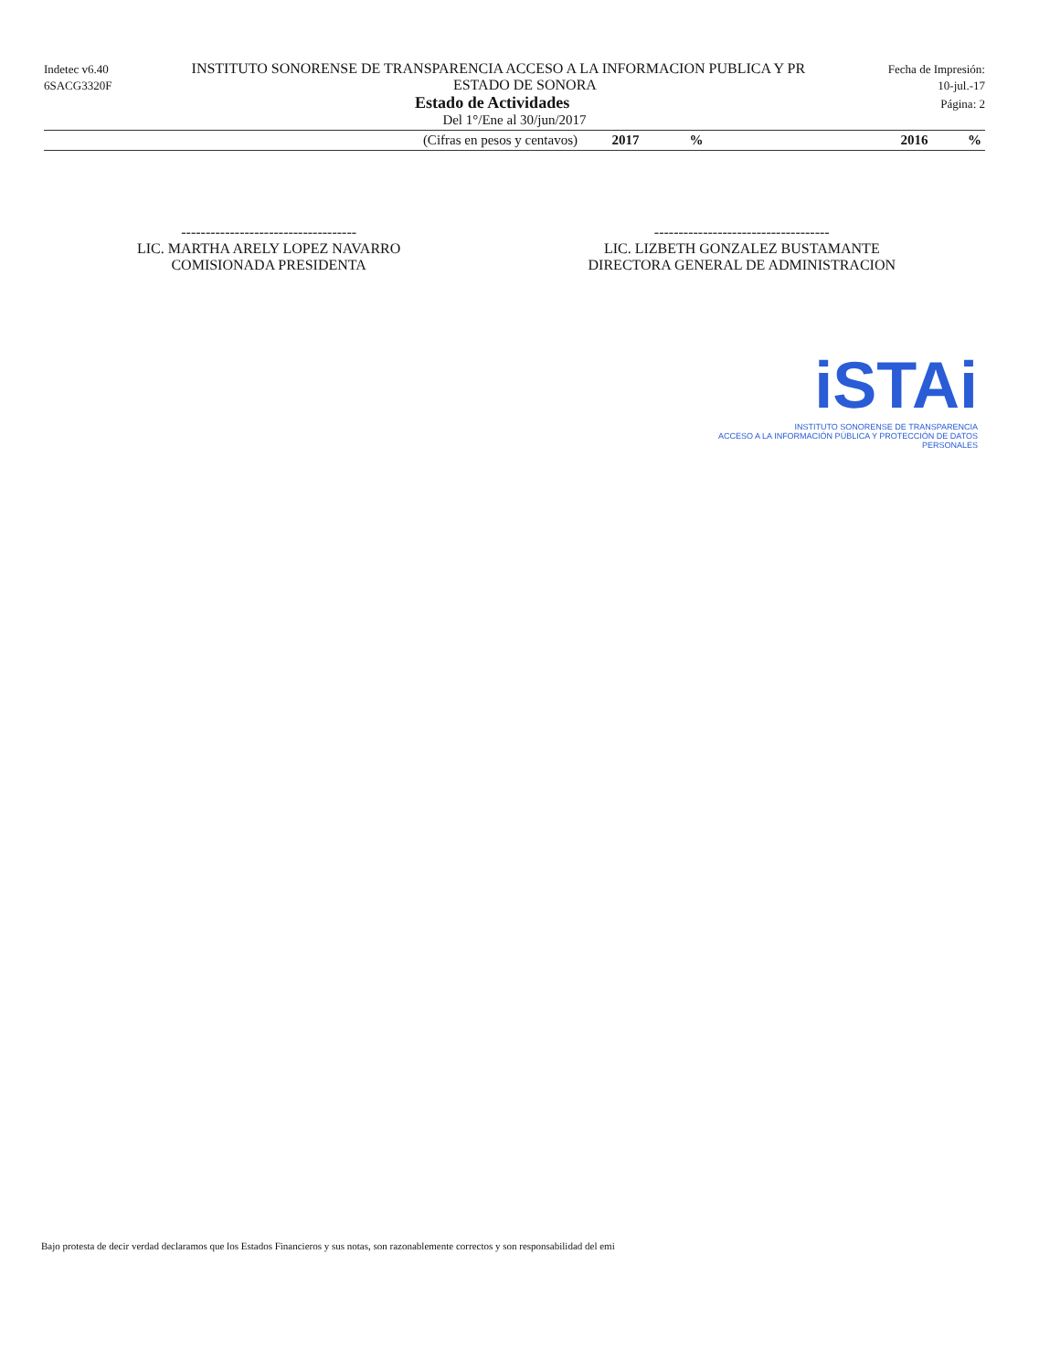Indetec v6.40 INSTITUTO SONORENSE DE TRANSPARENCIA ACCESO A LA INFORMACION PUBLICA Y PR Fecha de Impresión:
6SACG3320F ESTADO DE SONORA 10-jul.-17
Estado de Actividades Página: 2
Del 1°/Ene al 30/jun/2017
| (Cifras en pesos y centavos) | 2017 | % | 2016 | % |
| --- | --- | --- | --- | --- |
------------------------------------
LIC. MARTHA ARELY LOPEZ NAVARRO
COMISIONADA PRESIDENTA
------------------------------------
LIC. LIZBETH GONZALEZ BUSTAMANTE
DIRECTORA GENERAL DE ADMINISTRACION
iSTAi
INSTITUTO SONORENSE DE TRANSPARENCIA
ACCESO A LA INFORMACIÓN PÚBLICA Y PROTECCIÓN DE DATOS PERSONALES
Bajo protesta de decir verdad declaramos que los Estados Financieros y sus notas, son razonablemente correctos y son responsabilidad del emi